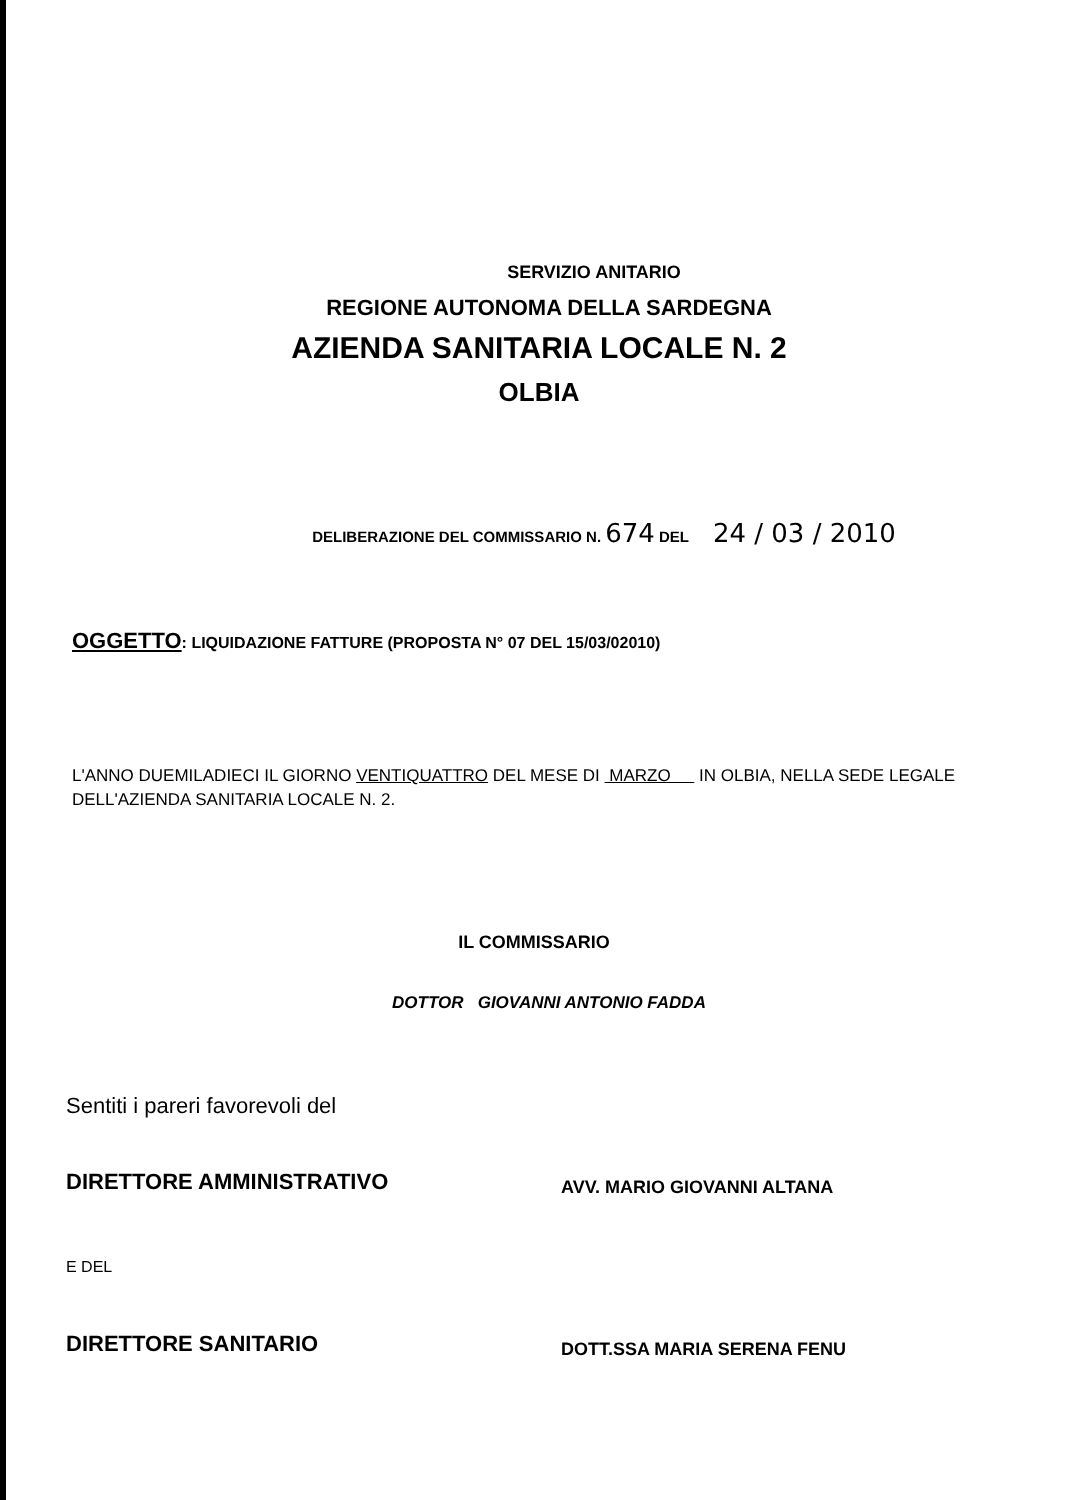SERVIZIO ANITARIO
REGIONE AUTONOMA DELLA SARDEGNA
AZIENDA SANITARIA LOCALE N. 2
OLBIA
DELIBERAZIONE DEL COMMISSARIO N. 674 DEL 24 / 03 / 2010
OGGETTO: LIQUIDAZIONE FATTURE (PROPOSTA N° 07 DEL 15/03/02010)
L'ANNO DUEMILADIECI IL GIORNO VENTIQUATTRO DEL MESE DI MARZO IN OLBIA, NELLA SEDE LEGALE DELL'AZIENDA SANITARIA LOCALE N. 2.
IL COMMISSARIO
DOTTOR GIOVANNI ANTONIO FADDA
Sentiti i pareri favorevoli del
DIRETTORE AMMINISTRATIVO
AVV. MARIO GIOVANNI ALTANA
E DEL
DIRETTORE SANITARIO
DOTT.SSA MARIA SERENA FENU